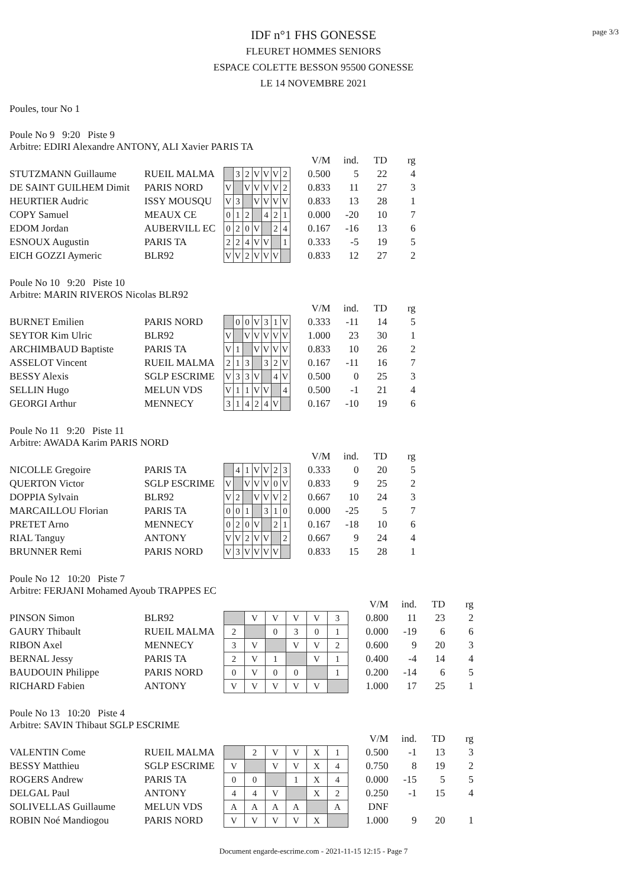page 3/3
IDF n°1 FHS GONESSE
FLEURET HOMMES SENIORS
ESPACE COLETTE BESSON 95500 GONESSE
LE 14 NOVEMBRE 2021
Poules, tour No 1
Poule No 9 9:20 Piste 9
Arbitre: EDIRI Alexandre ANTONY, ALI Xavier PARIS TA
| | | | | | | | | | | V/M | ind. | TD | rg |
| STUTZMANN Guillaume | RUEIL MALMA | | 3 | 2 | V | V | V | 2 | | 0.500 | 5 | 22 | 4 |
| DE SAINT GUILHEM Dimit | PARIS NORD | V | | V | V | V | V | 2 | | 0.833 | 11 | 27 | 3 |
| HEURTIER Audric | ISSY MOUSQU | V | 3 | | V | V | V | V | | 0.833 | 13 | 28 | 1 |
| COPY Samuel | MEAUX CE | 0 | 1 | 2 | | 4 | 2 | 1 | | 0.000 | -20 | 10 | 7 |
| EDOM Jordan | AUBERVILL EC | 0 | 2 | 0 | V | | 2 | 4 | | 0.167 | -16 | 13 | 6 |
| ESNOUX Augustin | PARIS TA | 2 | 2 | 4 | V | V | | 1 | | 0.333 | -5 | 19 | 5 |
| EICH GOZZI Aymeric | BLR92 | V | V | 2 | V | V | V | | | 0.833 | 12 | 27 | 2 |
Poule No 10 9:20 Piste 10
Arbitre: MARIN RIVEROS Nicolas BLR92
| | | | | | | | | | | V/M | ind. | TD | rg |
| BURNET Emilien | PARIS NORD | | 0 | 0 | V | 3 | 1 | V | | 0.333 | -11 | 14 | 5 |
| SEYTOR Kim Ulric | BLR92 | V | | V | V | V | V | V | | 1.000 | 23 | 30 | 1 |
| ARCHIMBAUD Baptiste | PARIS TA | V | 1 | | V | V | V | V | | 0.833 | 10 | 26 | 2 |
| ASSELOT Vincent | RUEIL MALMA | 2 | 1 | 3 | | 3 | 2 | V | | 0.167 | -11 | 16 | 7 |
| BESSY Alexis | SGLP ESCRIME | V | 3 | 3 | V | | 4 | V | | 0.500 | 0 | 25 | 3 |
| SELLIN Hugo | MELUN VDS | V | 1 | 1 | V | V | | 4 | | 0.500 | -1 | 21 | 4 |
| GEORGI Arthur | MENNECY | 3 | 1 | 4 | 2 | 4 | V | | | 0.167 | -10 | 19 | 6 |
Poule No 11 9:20 Piste 11
Arbitre: AWADA Karim PARIS NORD
| | | | | | | | | | | V/M | ind. | TD | rg |
| NICOLLE Gregoire | PARIS TA | | 4 | 1 | V | V | 2 | 3 | | 0.333 | 0 | 20 | 5 |
| QUERTON Victor | SGLP ESCRIME | V | | V | V | V | 0 | V | | 0.833 | 9 | 25 | 2 |
| DOPPIA Sylvain | BLR92 | V | 2 | | V | V | V | 2 | | 0.667 | 10 | 24 | 3 |
| MARCAILLOU Florian | PARIS TA | 0 | 0 | 1 | | 3 | 1 | 0 | | 0.000 | -25 | 5 | 7 |
| PRETET Arno | MENNECY | 0 | 2 | 0 | V | | 2 | 1 | | 0.167 | -18 | 10 | 6 |
| RIAL Tanguy | ANTONY | V | V | 2 | V | V | | 2 | | 0.667 | 9 | 24 | 4 |
| BRUNNER Remi | PARIS NORD | V | 3 | V | V | V | V | | | 0.833 | 15 | 28 | 1 |
Poule No 12 10:20 Piste 7
Arbitre: FERJANI Mohamed Ayoub TRAPPES EC
| | | | | | | | | | V/M | ind. | TD | rg |
| PINSON Simon | BLR92 | | V | V | V | V | 3 | | 0.800 | 11 | 23 | 2 |
| GAURY Thibault | RUEIL MALMA | 2 | | 0 | 3 | 0 | 1 | | 0.000 | -19 | 6 | 6 |
| RIBON Axel | MENNECY | 3 | V | | V | V | 2 | | 0.600 | 9 | 20 | 3 |
| BERNAL Jessy | PARIS TA | 2 | V | 1 | | V | 1 | | 0.400 | -4 | 14 | 4 |
| BAUDOUIN Philippe | PARIS NORD | 0 | V | 0 | 0 | | 1 | | 0.200 | -14 | 6 | 5 |
| RICHARD Fabien | ANTONY | V | V | V | V | V | | | 1.000 | 17 | 25 | 1 |
Poule No 13 10:20 Piste 4
Arbitre: SAVIN Thibaut SGLP ESCRIME
| | | | | | | | | | V/M | ind. | TD | rg |
| VALENTIN Come | RUEIL MALMA | | 2 | V | V | X | 1 | | 0.500 | -1 | 13 | 3 |
| BESSY Matthieu | SGLP ESCRIME | V | | V | V | X | 4 | | 0.750 | 8 | 19 | 2 |
| ROGERS Andrew | PARIS TA | 0 | 0 | | 1 | X | 4 | | 0.000 | -15 | 5 | 5 |
| DELGAL Paul | ANTONY | 4 | 4 | V | | X | 2 | | 0.250 | -1 | 15 | 4 |
| SOLIVELLAS Guillaume | MELUN VDS | A | A | A | A | | A | | DNF | | | |
| ROBIN Noé Mandiogou | PARIS NORD | V | V | V | V | X | | | 1.000 | 9 | 20 | 1 |
Document engarde-escrime.com - 2021-11-15 12:15 - Page 7